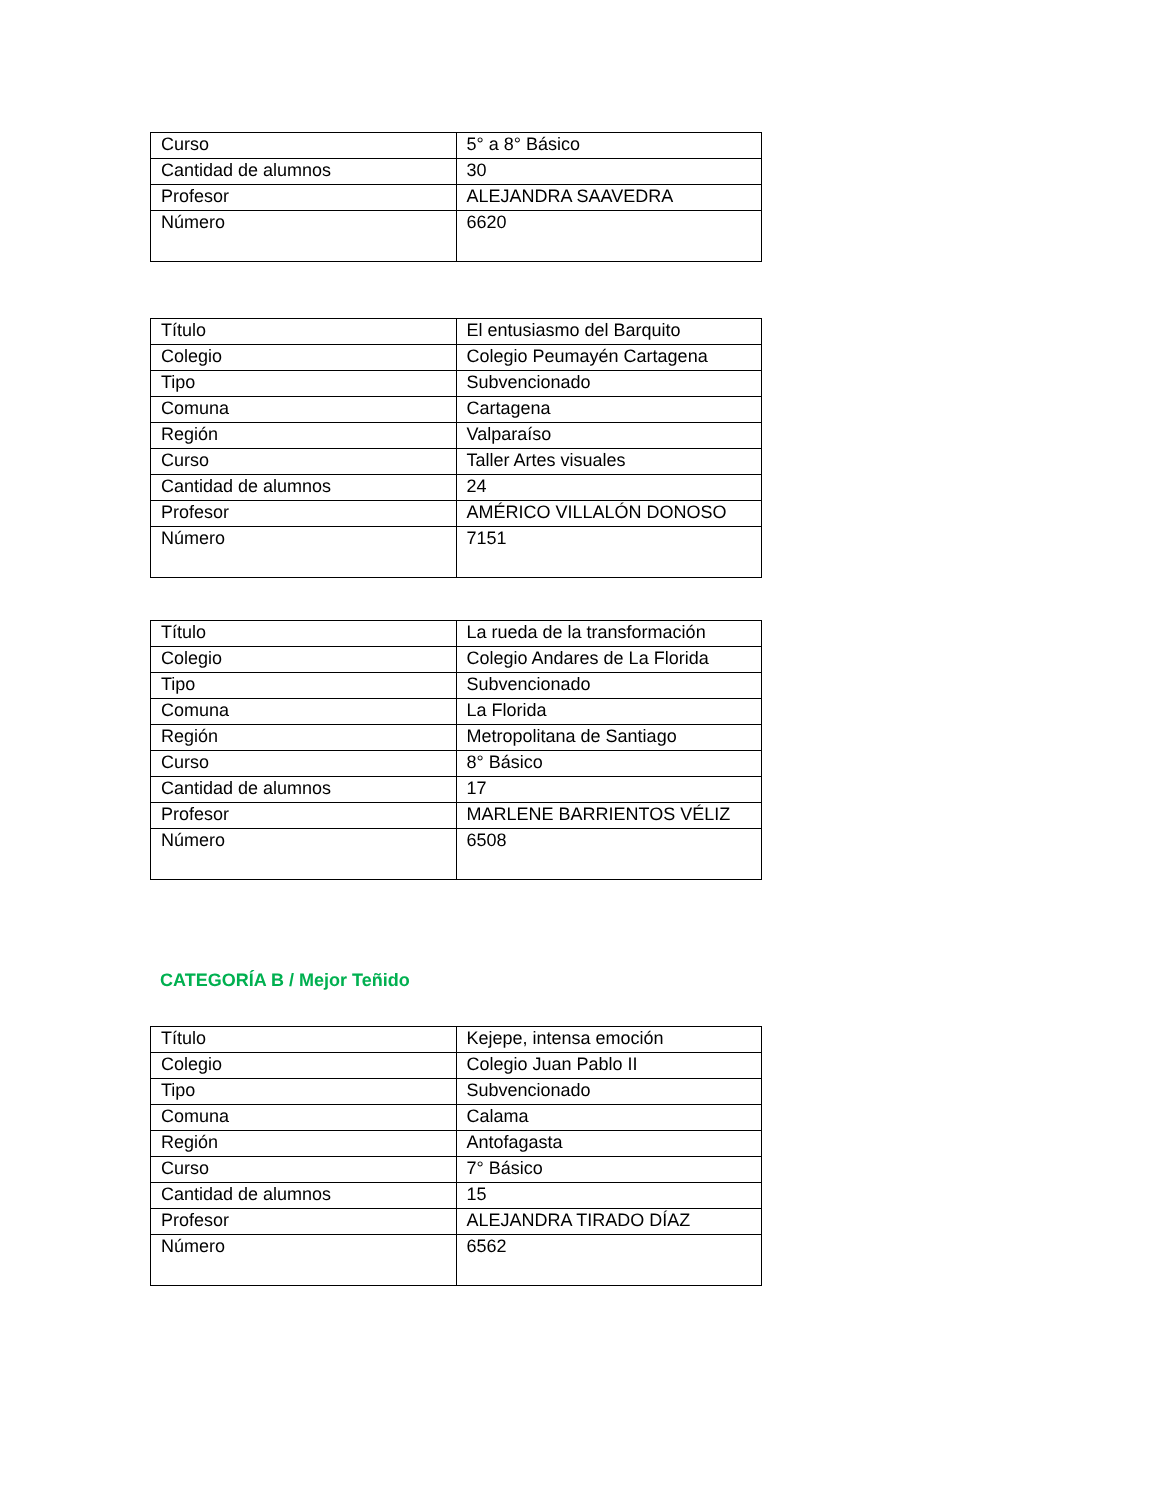| Curso | 5° a 8° Básico |
| Cantidad de alumnos | 30 |
| Profesor | ALEJANDRA SAAVEDRA |
| Número | 6620 |
| Título | El entusiasmo del Barquito |
| Colegio | Colegio Peumayén Cartagena |
| Tipo | Subvencionado |
| Comuna | Cartagena |
| Región | Valparaíso |
| Curso | Taller Artes visuales |
| Cantidad de alumnos | 24 |
| Profesor | AMÉRICO VILLALÓN DONOSO |
| Número | 7151 |
| Título | La rueda de la transformación |
| Colegio | Colegio Andares de La Florida |
| Tipo | Subvencionado |
| Comuna | La Florida |
| Región | Metropolitana de Santiago |
| Curso | 8° Básico |
| Cantidad de alumnos | 17 |
| Profesor | MARLENE BARRIENTOS VÉLIZ |
| Número | 6508 |
CATEGORÍA B / Mejor Teñido
| Título | Kejepe, intensa emoción |
| Colegio | Colegio Juan Pablo II |
| Tipo | Subvencionado |
| Comuna | Calama |
| Región | Antofagasta |
| Curso | 7° Básico |
| Cantidad de alumnos | 15 |
| Profesor | ALEJANDRA TIRADO DÍAZ |
| Número | 6562 |